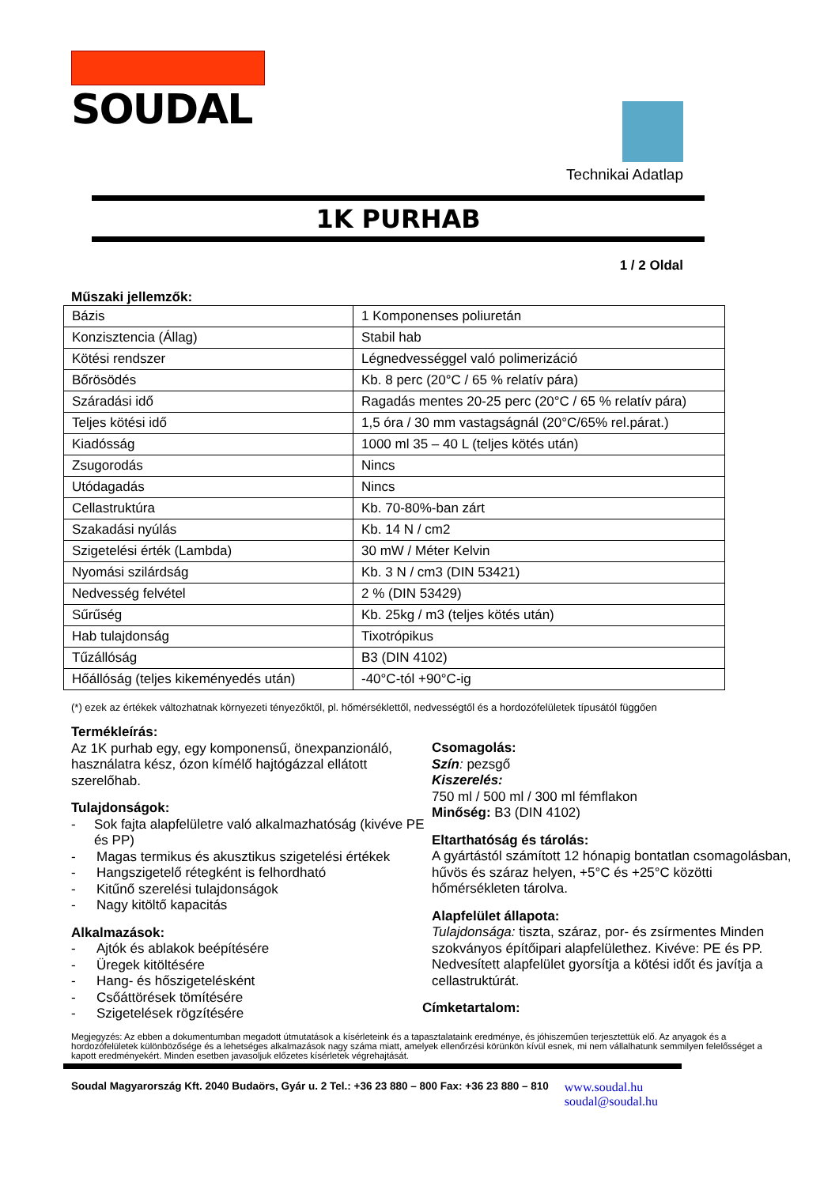SOUDAL
Technikai Adatlap
1K PURHAB
1 / 2 Oldal
Műszaki jellemzők:
| Bázis | 1 Komponenses poliuretán |
| Konzisztencia (Állag) | Stabil hab |
| Kötési rendszer | Légnedvességgel való polimerizáció |
| Bőrösödés | Kb. 8 perc (20°C / 65 % relatív pára) |
| Száradási idő | Ragadás mentes 20-25 perc (20°C / 65 % relatív pára) |
| Teljes kötési idő | 1,5 óra / 30 mm vastagságnál (20°C/65% rel.párat.) |
| Kiadósság | 1000 ml 35 – 40 L (teljes kötés után) |
| Zsugorodás | Nincs |
| Utódagadás | Nincs |
| Cellastruktúra | Kb. 70-80%-ban zárt |
| Szakadási nyúlás | Kb. 14 N / cm2 |
| Szigetelési érték (Lambda) | 30 mW / Méter Kelvin |
| Nyomási szilárdság | Kb. 3 N / cm3 (DIN 53421) |
| Nedvesség felvétel | 2 % (DIN 53429) |
| Sűrűség | Kb. 25kg / m3 (teljes kötés után) |
| Hab tulajdonság | Tixotrópikus |
| Tűzállóság | B3 (DIN 4102) |
| Hőállóság (teljes kikeményedés után) | -40°C-tól +90°C-ig |
(*) ezek az értékek változhatnak környezeti tényezőktől, pl. hőmérséklettől, nedvességtől és a hordozófelületek típusától függően
Termékleírás:
Az 1K purhab egy, egy komponensű, önexpanzionáló, használatra kész, ózon kímélő hajtógázzal ellátott szerelőhab.
Tulajdonságok:
- Sok fajta alapfelületre való alkalmazhatóság (kivéve PE és PP)
- Magas termikus és akusztikus szigetelési értékek
- Hangszigetelő rétegként is felhordható
- Kitűnő szerelési tulajdonságok
- Nagy kitöltő kapacitás
Alkalmazások:
- Ajtók és ablakok beépítésére
- Üregek kitöltésére
- Hang- és hőszigetelésként
- Csőáttörések tömítésére
- Szigetelések rögzítésére
Csomagolás:
Szín: pezsgő
Kiszerelés:
750 ml / 500 ml / 300 ml fémflakon
Minőség: B3 (DIN 4102)
Eltarthatóság és tárolás:
A gyártástól számított 12 hónapig bontatlan csomagolásban, hűvös és száraz helyen, +5°C és +25°C közötti hőmérsékleten tárolva.
Alapfelület állapota:
Tulajdonsága: tiszta, száraz, por- és zsírmentes Minden szokványos építőipari alapfelülethez. Kivéve: PE és PP. Nedvesített alapfelület gyorsítja a kötési időt és javítja a cellastruktúrát.
Címketartalom:
Megjegyzés: Az ebben a dokumentumban megadott útmutatások a kísérleteink és a tapasztalataink eredménye, és jóhiszeműen terjesztettük elő. Az anyagok és a hordozófelületek különbözősége és a lehetséges alkalmazások nagy száma miatt, amelyek ellenőrzési körünkön kívül esnek, mi nem vállalhatunk semmilyen felelősséget a kapott eredményekért. Minden esetben javasoljuk előzetes kísérletek végrehajtását.
Soudal Magyarország Kft. 2040 Budaörs, Gyár u. 2 Tel.: +36 23 880 – 800 Fax: +36 23 880 – 810 www.soudal.hu
soudal@soudal.hu